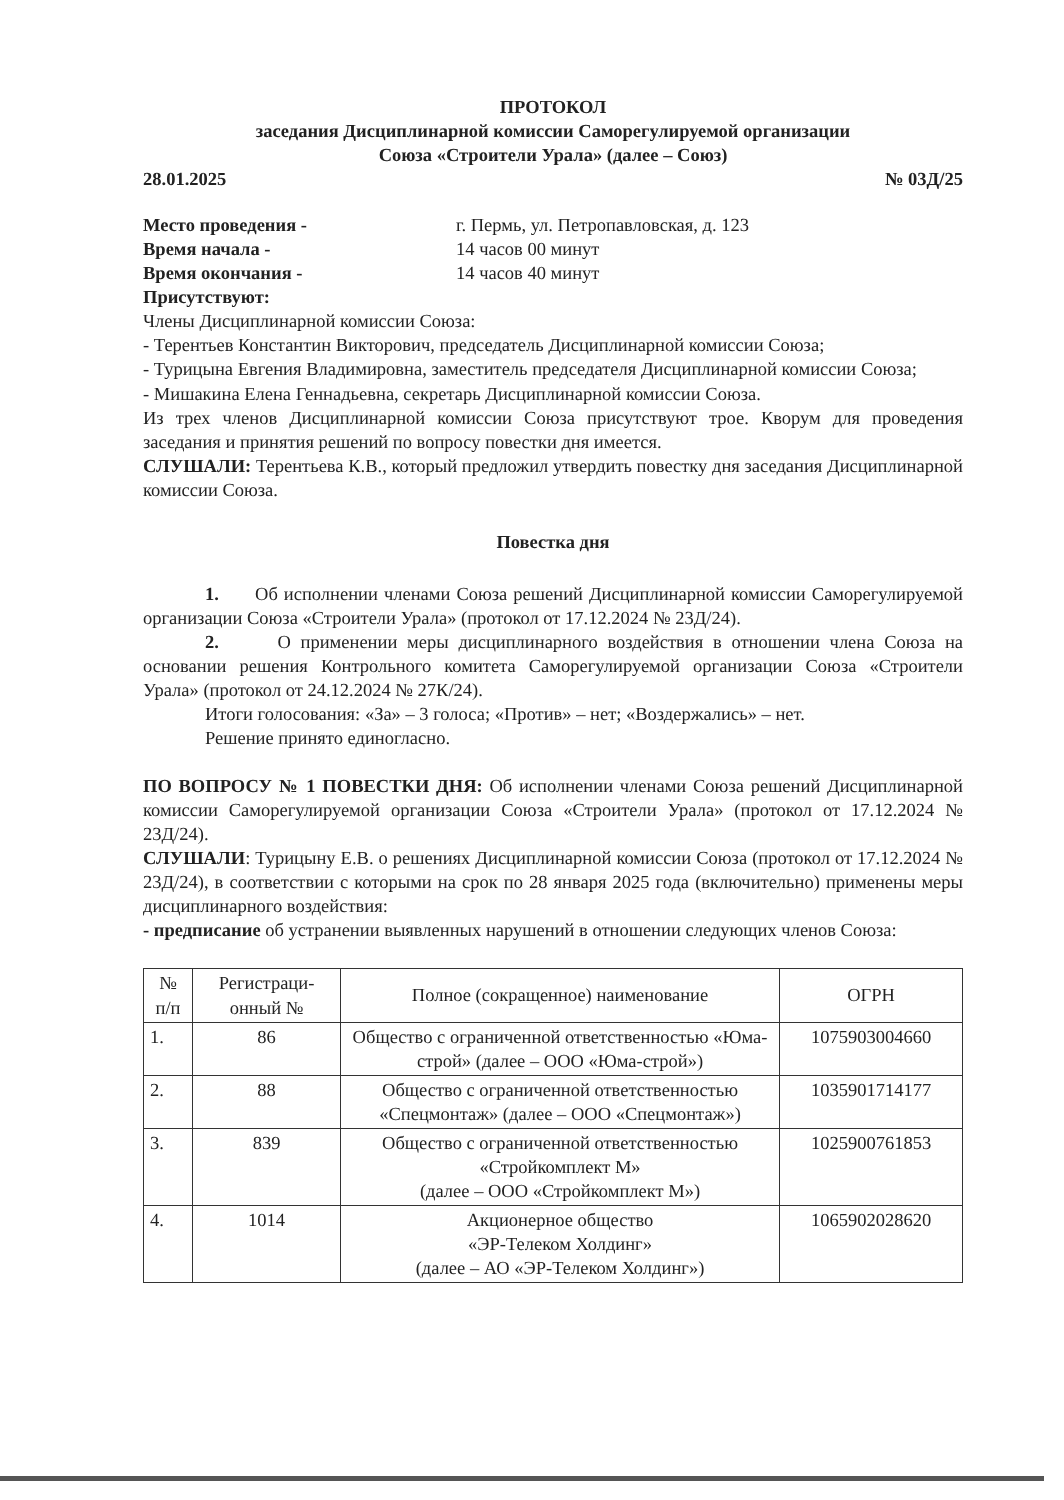ПРОТОКОЛ
заседания Дисциплинарной комиссии Саморегулируемой организации
Союза «Строители Урала» (далее – Союз)
28.01.2025 № 03Д/25
Место проведения - г. Пермь, ул. Петропавловская, д. 123
Время начала - 14 часов 00 минут
Время окончания - 14 часов 40 минут
Присутствуют:
Члены Дисциплинарной комиссии Союза:
- Терентьев Константин Викторович, председатель Дисциплинарной комиссии Союза;
- Турицына Евгения Владимировна, заместитель председателя Дисциплинарной комиссии Союза;
- Мишакина Елена Геннадьевна, секретарь Дисциплинарной комиссии Союза.
Из трех членов Дисциплинарной комиссии Союза присутствуют трое. Кворум для проведения заседания и принятия решений по вопросу повестки дня имеется.
СЛУШАЛИ: Терентьева К.В., который предложил утвердить повестку дня заседания Дисциплинарной комиссии Союза.
Повестка дня
1. Об исполнении членами Союза решений Дисциплинарной комиссии Саморегулируемой организации Союза «Строители Урала» (протокол от 17.12.2024 № 23Д/24).
2. О применении меры дисциплинарного воздействия в отношении члена Союза на основании решения Контрольного комитета Саморегулируемой организации Союза «Строители Урала» (протокол от 24.12.2024 № 27К/24).
Итоги голосования: «За» – 3 голоса; «Против» – нет; «Воздержались» – нет.
Решение принято единогласно.
ПО ВОПРОСУ № 1 ПОВЕСТКИ ДНЯ: Об исполнении членами Союза решений Дисциплинарной комиссии Саморегулируемой организации Союза «Строители Урала» (протокол от 17.12.2024 № 23Д/24).
СЛУШАЛИ: Турицыну Е.В. о решениях Дисциплинарной комиссии Союза (протокол от 17.12.2024 № 23Д/24), в соответствии с которыми на срок по 28 января 2025 года (включительно) применены меры дисциплинарного воздействия:
- предписание об устранении выявленных нарушений в отношении следующих членов Союза:
| № п/п | Регистраци-онный № | Полное (сокращенное) наименование | ОГРН |
| --- | --- | --- | --- |
| 1. | 86 | Общество с ограниченной ответственностью «Юма-строй» (далее – ООО «Юма-строй») | 1075903004660 |
| 2. | 88 | Общество с ограниченной ответственностью «Спецмонтаж» (далее – ООО «Спецмонтаж») | 1035901714177 |
| 3. | 839 | Общество с ограниченной ответственностью «Стройкомплект М» (далее – ООО «Стройкомплект М») | 1025900761853 |
| 4. | 1014 | Акционерное общество «ЭР-Телеком Холдинг» (далее – АО «ЭР-Телеком Холдинг») | 1065902028620 |